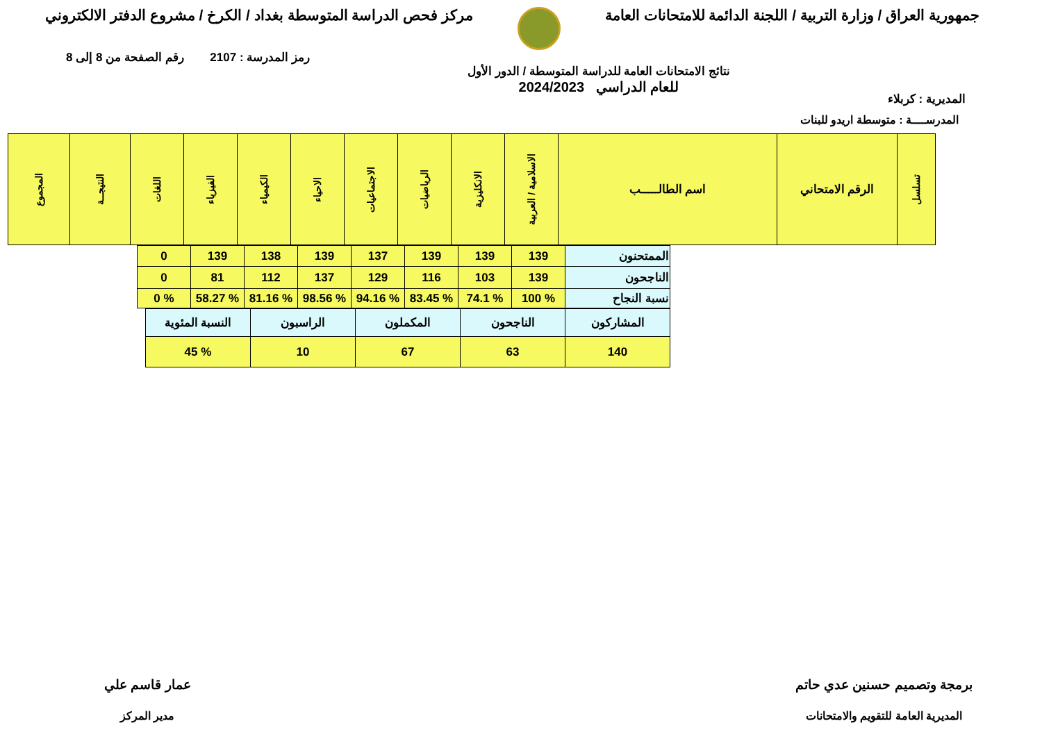جمهورية العراق / وزارة التربية / اللجنة الدائمة للامتحانات العامة
مركز فحص الدراسة المتوسطة بغداد / الكرخ / مشروع الدفتر الالكتروني
المديرية : كربلاء
نتائج الامتحانات العامة للدراسة المتوسطة / الدور الأول
للعام الدراسي 2024/2023
رمز المدرسة : 2107 رقم الصفحة من 8 إلى 8
المدرســــة : متوسطة اريدو للبنات
| تسلسل | الرقم الامتحاني | اسم الطالـــــب | الاسلامية / العربية | الانكليزية | الرياضيات | الاجتماعيات | الاحياء | الكيمياء | الفيزياء | اللغات | النتيجــة | المجموع |
| --- | --- | --- | --- | --- | --- | --- | --- | --- | --- | --- | --- | --- |
| الممتحنون | 139 | 139 | 139 | 137 | 139 | 138 | 139 | 0 |
| الناجحون | 139 | 103 | 116 | 129 | 137 | 112 | 81 | 0 |
| نسبة النجاح | % 100 | % 74.1 | % 83.45 | % 94.16 | % 98.56 | % 81.16 | % 58.27 | % 0 |
| المشاركون | الناجحون | المكملون | الراسبون | النسبة المئوية |
| 140 | 63 | 67 | 10 | % 45 |
برمجة وتصميم حسنين عدي حاتم
المديرية العامة للتقويم والامتحانات
عمار قاسم علي
مدير المركز